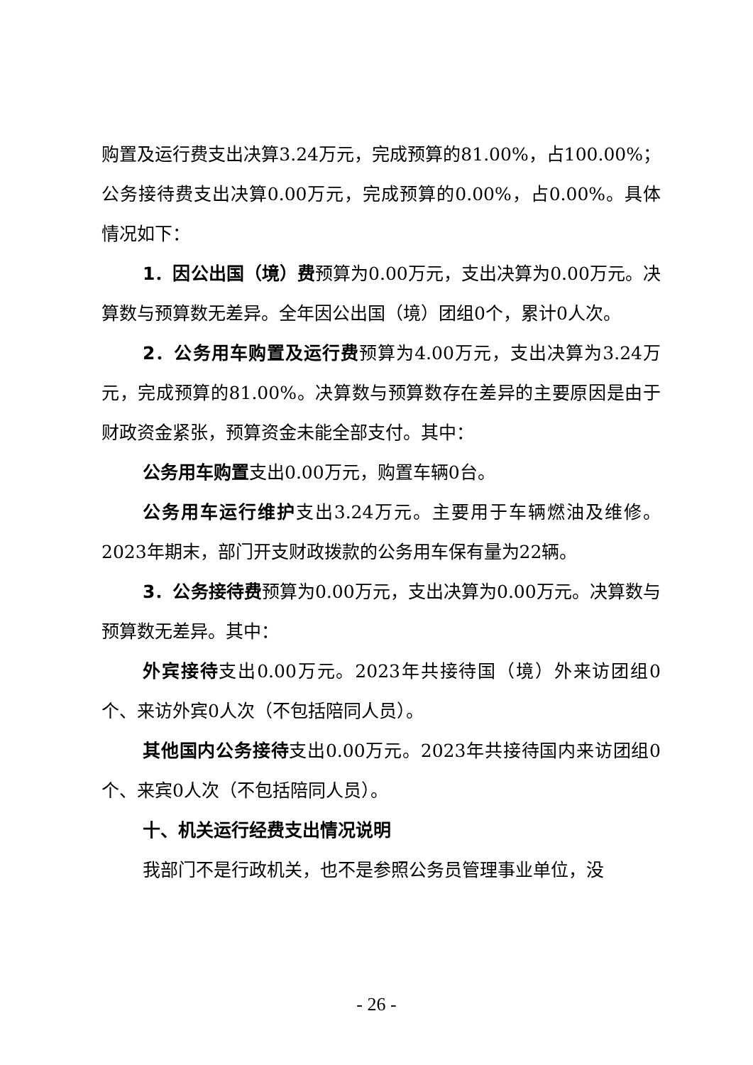购置及运行费支出决算3.24万元，完成预算的81.00%，占100.00%；公务接待费支出决算0.00万元，完成预算的0.00%，占0.00%。具体情况如下：
1．因公出国（境）费预算为0.00万元，支出决算为0.00万元。决算数与预算数无差异。全年因公出国（境）团组0个，累计0人次。
2．公务用车购置及运行费预算为4.00万元，支出决算为3.24万元，完成预算的81.00%。决算数与预算数存在差异的主要原因是由于财政资金紧张，预算资金未能全部支付。其中：
公务用车购置支出0.00万元，购置车辆0台。
公务用车运行维护支出3.24万元。主要用于车辆燃油及维修。2023年期末，部门开支财政拨款的公务用车保有量为22辆。
3．公务接待费预算为0.00万元，支出决算为0.00万元。决算数与预算数无差异。其中：
外宾接待支出0.00万元。2023年共接待国（境）外来访团组0个、来访外宾0人次（不包括陪同人员）。
其他国内公务接待支出0.00万元。2023年共接待国内来访团组0个、来宾0人次（不包括陪同人员）。
十、机关运行经费支出情况说明
我部门不是行政机关，也不是参照公务员管理事业单位，没
- 26 -